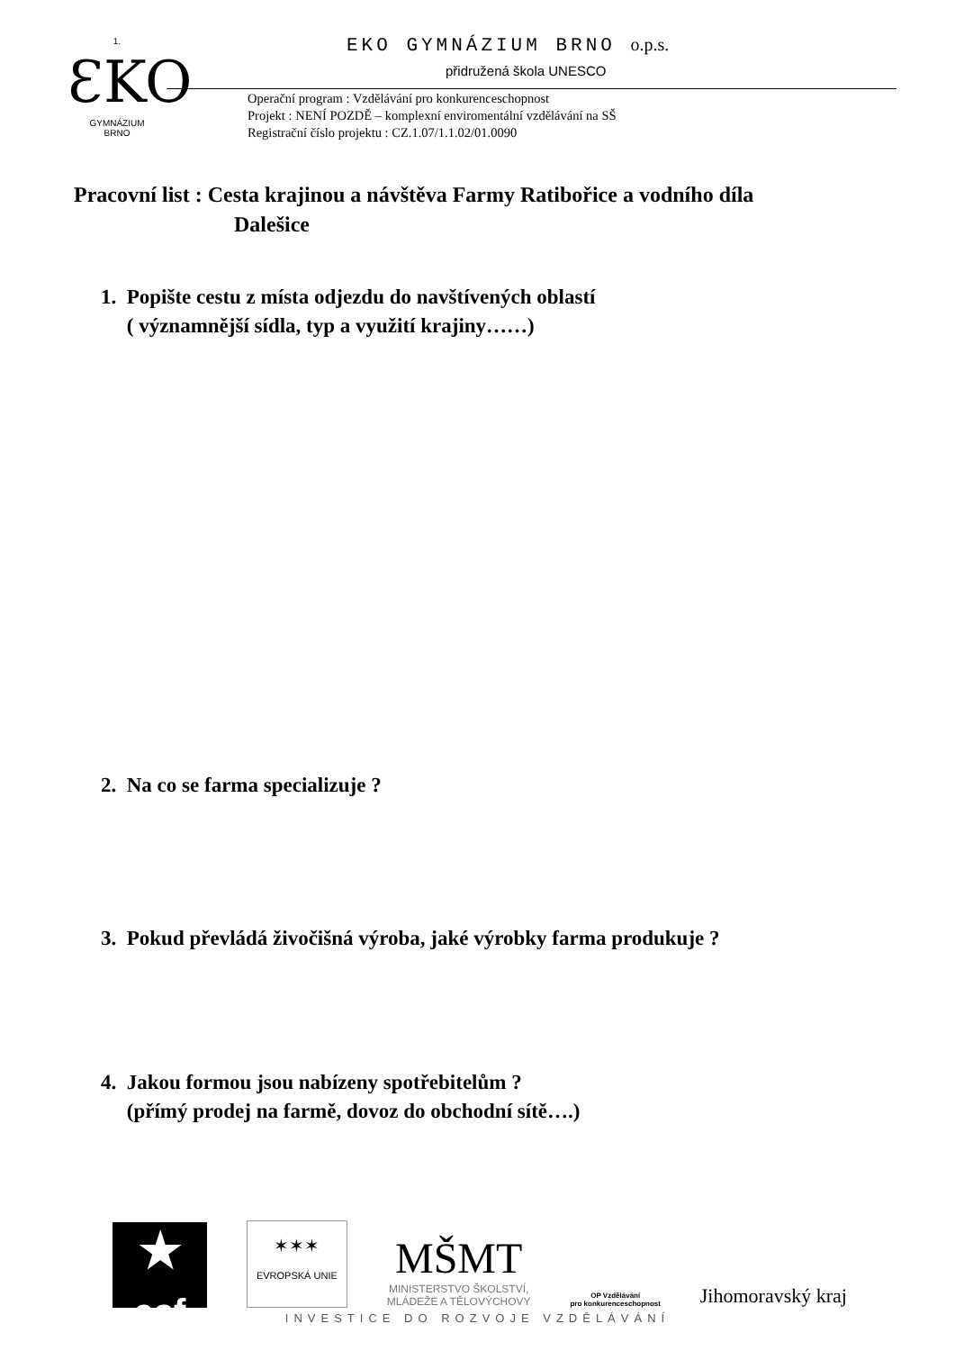1.
ƐKO
GYMNÁZIUM
BRNO
EKO GYMNÁZIUM BRNO o.p.s.
přidružená škola UNESCO
Operační program : Vzdělávání pro konkurenceschopnost
Projekt : NENÍ POZDĚ – komplexní enviromentální vzdělávání na SŠ
Registrační číslo projektu : CZ.1.07/1.1.02/01.0090
Pracovní list : Cesta krajinou a návštěva Farmy Ratibořice a vodního díla
Dalešice
1. Popište cestu z místa odjezdu do navštívených oblastí
( významnější sídla, typ a využití krajiny……)
2. Na co se farma specializuje ?
3. Pokud převládá živočišná výroba, jaké výrobky farma produkuje ?
4. Jakou formou jsou nabízeny spotřebitelům ?
(přímý prodej na farmě, dovoz do obchodní sítě….)
★
esf
✶✶✶
EVROPSKÁ UNIE
MŠMT
MINISTERSTVO ŠKOLSTVÍ,
MLÁDEŽE A TĚLOVÝCHOVY
OP Vzdělávání
pro konkurenceschopnost
Jihomoravský kraj
INVESTICE DO ROZVOJE VZDĚLÁVÁNÍ